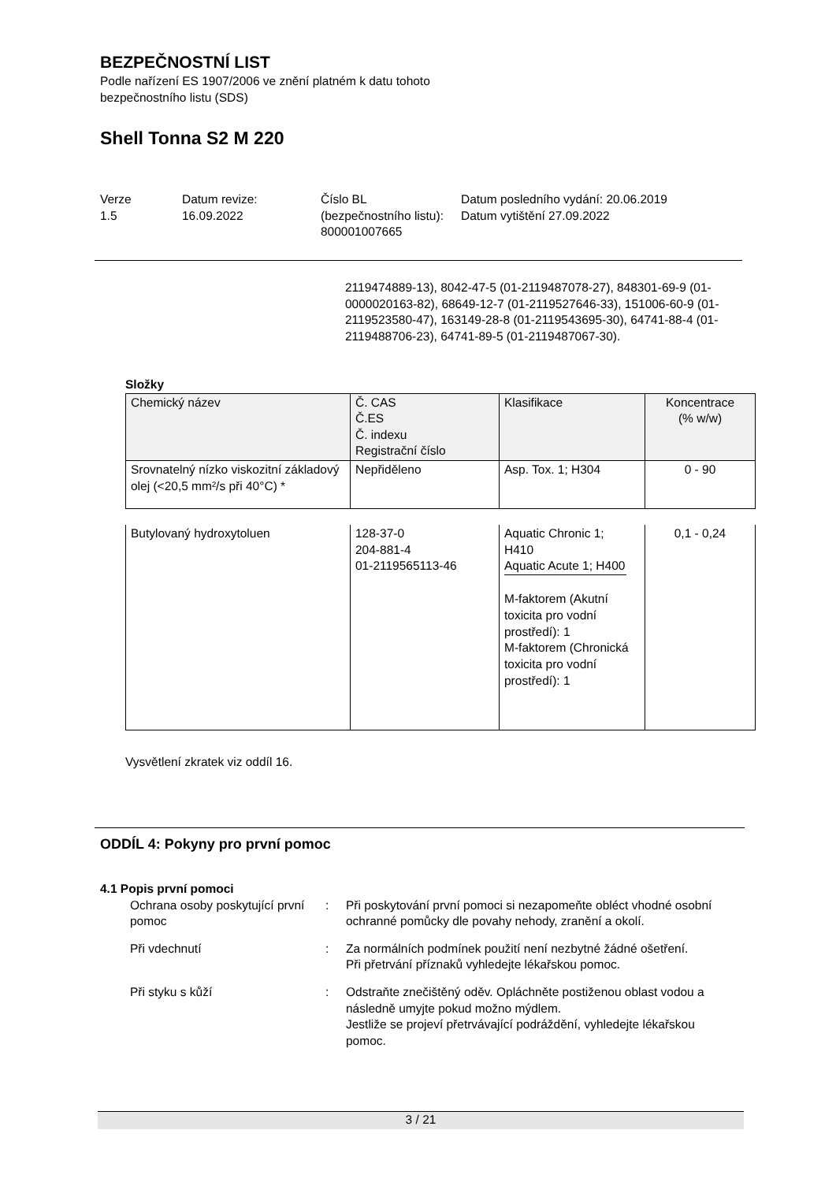BEZPEČNOSTNÍ LIST
Podle nařízení ES 1907/2006 ve znění platném k datu tohoto
bezpečnostního listu (SDS)
Shell Tonna S2 M 220
Verze
1.5
Datum revize:
16.09.2022
Číslo BL (bezpečnostního listu):
800001007665
Datum posledního vydání: 20.06.2019
Datum vytištění 27.09.2022
2119474889-13), 8042-47-5 (01-2119487078-27), 848301-69-9 (01-0000020163-82), 68649-12-7 (01-2119527646-33), 151006-60-9 (01-2119523580-47), 163149-28-8 (01-2119543695-30), 64741-88-4 (01-2119488706-23), 64741-89-5 (01-2119487067-30).
Složky
| Chemický název | Č. CAS Č.ES Č. indexu Registrační číslo | Klasifikace | Koncentrace (% w/w) |
| --- | --- | --- | --- |
| Srovnatelný nízko viskozitní základový olej (<20,5 mm²/s při 40°C) * | Nepřiděleno | Asp. Tox. 1; H304 | 0 - 90 |
| Butylovaný hydroxytoluen | 128-37-0 204-881-4 01-2119565113-46 | Aquatic Chronic 1; H410 Aquatic Acute 1; H400 M-faktorem (Akutní toxicita pro vodní prostředí): 1 M-faktorem (Chronická toxicita pro vodní prostředí): 1 | 0,1 - 0,24 |
Vysvětlení zkratek viz oddíl 16.
ODDÍL 4: Pokyny pro první pomoc
4.1 Popis první pomoci
Ochrana osoby poskytující první pomoc
: Při poskytování první pomoci si nezapomeňte obléct vhodné osobní ochranné pomůcky dle povahy nehody, zranění a okolí.
Při vdechnutí : Za normálních podmínek použití není nezbytné žádné ošetření.
Při přetrvání příznaků vyhledejte lékařskou pomoc.
Při styku s kůží : Odstraňte znečištěný oděv. Opláchněte postiženou oblast vodou a následně umyjte pokud možno mýdlem.
Jestliže se projeví přetrvávající podráždění, vyhledejte lékařskou pomoc.
3 / 21